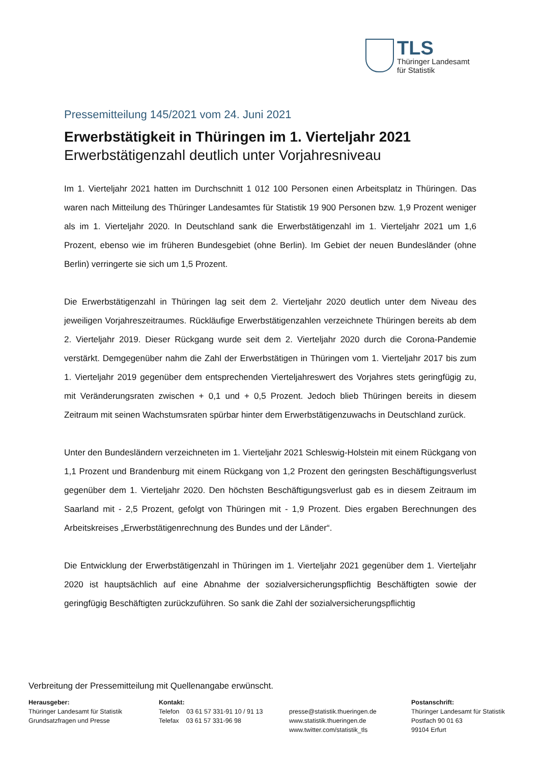TLS
Thüringer Landesamt
für Statistik
Pressemitteilung 145/2021 vom 24. Juni 2021
Erwerbstätigkeit in Thüringen im 1. Vierteljahr 2021
Erwerbstätigenzahl deutlich unter Vorjahresniveau
Im 1. Vierteljahr 2021 hatten im Durchschnitt 1 012 100 Personen einen Arbeitsplatz in Thüringen. Das waren nach Mitteilung des Thüringer Landesamtes für Statistik 19 900 Personen bzw. 1,9 Prozent weniger als im 1. Vierteljahr 2020. In Deutschland sank die Erwerbstätigenzahl im 1. Vierteljahr 2021 um 1,6 Prozent, ebenso wie im früheren Bundesgebiet (ohne Berlin). Im Gebiet der neuen Bundesländer (ohne Berlin) verringerte sie sich um 1,5 Prozent.
Die Erwerbstätigenzahl in Thüringen lag seit dem 2. Vierteljahr 2020 deutlich unter dem Niveau des jeweiligen Vorjahreszeitraumes. Rückläufige Erwerbstätigenzahlen verzeichnete Thüringen bereits ab dem 2. Vierteljahr 2019. Dieser Rückgang wurde seit dem 2. Vierteljahr 2020 durch die Corona-Pandemie verstärkt. Demgegenüber nahm die Zahl der Erwerbstätigen in Thüringen vom 1. Vierteljahr 2017 bis zum 1. Vierteljahr 2019 gegenüber dem entsprechenden Vierteljahreswert des Vorjahres stets geringfügig zu, mit Veränderungsraten zwischen + 0,1 und + 0,5 Prozent. Jedoch blieb Thüringen bereits in diesem Zeitraum mit seinen Wachstumsraten spürbar hinter dem Erwerbstätigenzuwachs in Deutschland zurück.
Unter den Bundesländern verzeichneten im 1. Vierteljahr 2021 Schleswig-Holstein mit einem Rückgang von 1,1 Prozent und Brandenburg mit einem Rückgang von 1,2 Prozent den geringsten Beschäftigungsverlust gegenüber dem 1. Vierteljahr 2020. Den höchsten Beschäftigungsverlust gab es in diesem Zeitraum im Saarland mit - 2,5 Prozent, gefolgt von Thüringen mit - 1,9 Prozent. Dies ergaben Berechnungen des Arbeitskreises „Erwerbstätigenrechnung des Bundes und der Länder“.
Die Entwicklung der Erwerbstätigenzahl in Thüringen im 1. Vierteljahr 2021 gegenüber dem 1. Vierteljahr 2020 ist hauptsächlich auf eine Abnahme der sozialversicherungspflichtig Beschäftigten sowie der geringfügig Beschäftigten zurückzuführen. So sank die Zahl der sozialversicherungspflichtig
Verbreitung der Pressemitteilung mit Quellenangabe erwünscht.
Herausgeber:
Thüringer Landesamt für Statistik
Grundsatzfragen und Presse
Kontakt:
Telefon 03 61 57 331-91 10 / 91 13
Telefax 03 61 57 331-96 98
presse@statistik.thueringen.de
www.statistik.thueringen.de
www.twitter.com/statistik_tls
Postanschrift:
Thüringer Landesamt für Statistik
Postfach 90 01 63
99104 Erfurt